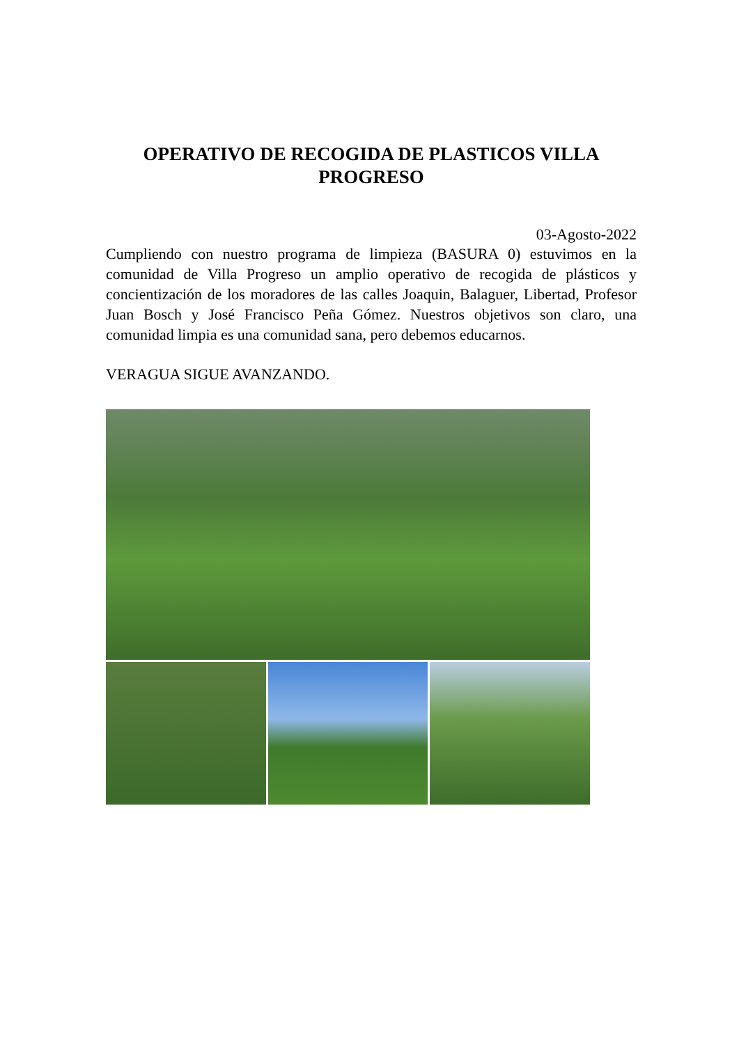OPERATIVO DE RECOGIDA DE PLASTICOS VILLA PROGRESO
03-Agosto-2022
Cumpliendo con nuestro programa de limpieza (BASURA 0) estuvimos en la comunidad de Villa Progreso un amplio operativo de recogida de plásticos y concientización de los moradores de las calles Joaquin, Balaguer, Libertad, Profesor Juan Bosch y José Francisco Peña Gómez. Nuestros objetivos son claro, una comunidad limpia es una comunidad sana, pero debemos educarnos.
VERAGUA SIGUE AVANZANDO.